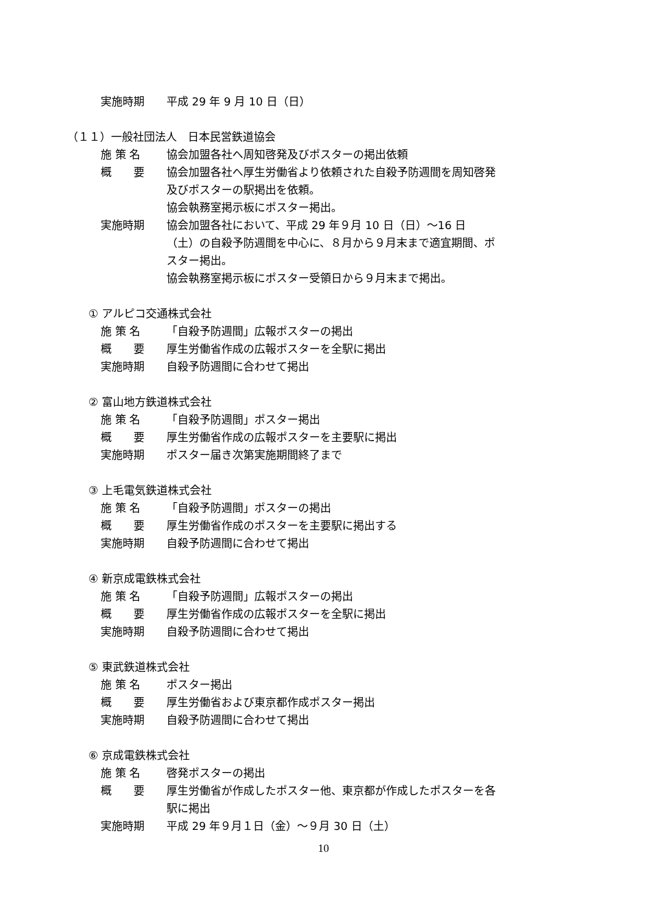実施時期 平成 29 年 9 月 10 日（日）
（１１）一般社団法人　日本民営鉄道協会
施 策 名 協会加盟各社へ周知啓発及びポスターの掲出依頼
概　　要 協会加盟各社へ厚生労働省より依頼された自殺予防週間を周知啓発及びポスターの駅掲出を依頼。
協会執務室掲示板にポスター掲出。
実施時期 協会加盟各社において、平成 29 年９月 10 日（日）～16 日（土）の自殺予防週間を中心に、８月から９月末まで適宜期間、ポスター掲出。
協会執務室掲示板にポスター受領日から９月末まで掲出。
① アルピコ交通株式会社
施 策 名 「自殺予防週間」広報ポスターの掲出
概　　要 厚生労働省作成の広報ポスターを全駅に掲出
実施時期 自殺予防週間に合わせて掲出
② 富山地方鉄道株式会社
施 策 名 「自殺予防週間」ポスター掲出
概　　要 厚生労働省作成の広報ポスターを主要駅に掲出
実施時期 ポスター届き次第実施期間終了まで
③ 上毛電気鉄道株式会社
施 策 名 「自殺予防週間」ポスターの掲出
概　　要 厚生労働省作成のポスターを主要駅に掲出する
実施時期 自殺予防週間に合わせて掲出
④ 新京成電鉄株式会社
施 策 名 「自殺予防週間」広報ポスターの掲出
概　　要 厚生労働省作成の広報ポスターを全駅に掲出
実施時期 自殺予防週間に合わせて掲出
⑤ 東武鉄道株式会社
施 策 名 ポスター掲出
概　　要 厚生労働省および東京都作成ポスター掲出
実施時期 自殺予防週間に合わせて掲出
⑥ 京成電鉄株式会社
施 策 名 啓発ポスターの掲出
概　　要 厚生労働省が作成したポスター他、東京都が作成したポスターを各駅に掲出
実施時期 平成 29 年９月１日（金）～９月 30 日（土）
10